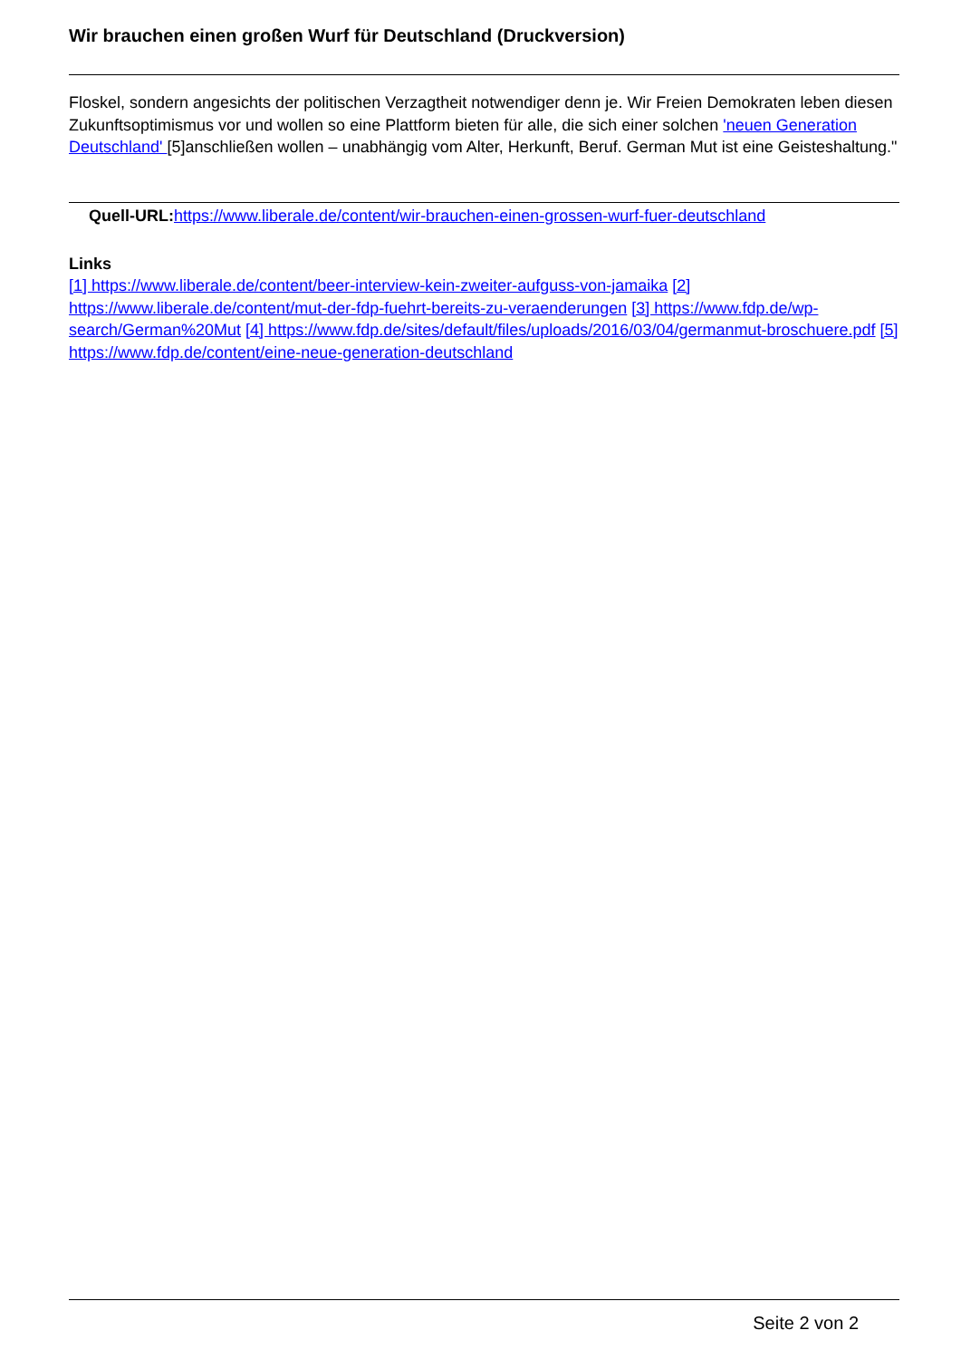Wir brauchen einen großen Wurf für Deutschland (Druckversion)
Floskel, sondern angesichts der politischen Verzagtheit notwendiger denn je. Wir Freien Demokraten leben diesen Zukunftsoptimismus vor und wollen so eine Plattform bieten für alle, die sich einer solchen 'neuen Generation Deutschland' [5]anschließen wollen – unabhängig vom Alter, Herkunft, Beruf. German Mut ist eine Geisteshaltung."
Quell-URL: https://www.liberale.de/content/wir-brauchen-einen-grossen-wurf-fuer-deutschland
Links
[1] https://www.liberale.de/content/beer-interview-kein-zweiter-aufguss-von-jamaika [2] https://www.liberale.de/content/mut-der-fdp-fuehrt-bereits-zu-veraenderungen [3] https://www.fdp.de/wp-search/German%20Mut [4] https://www.fdp.de/sites/default/files/uploads/2016/03/04/germanmut-broschuere.pdf [5] https://www.fdp.de/content/eine-neue-generation-deutschland
Seite 2 von 2